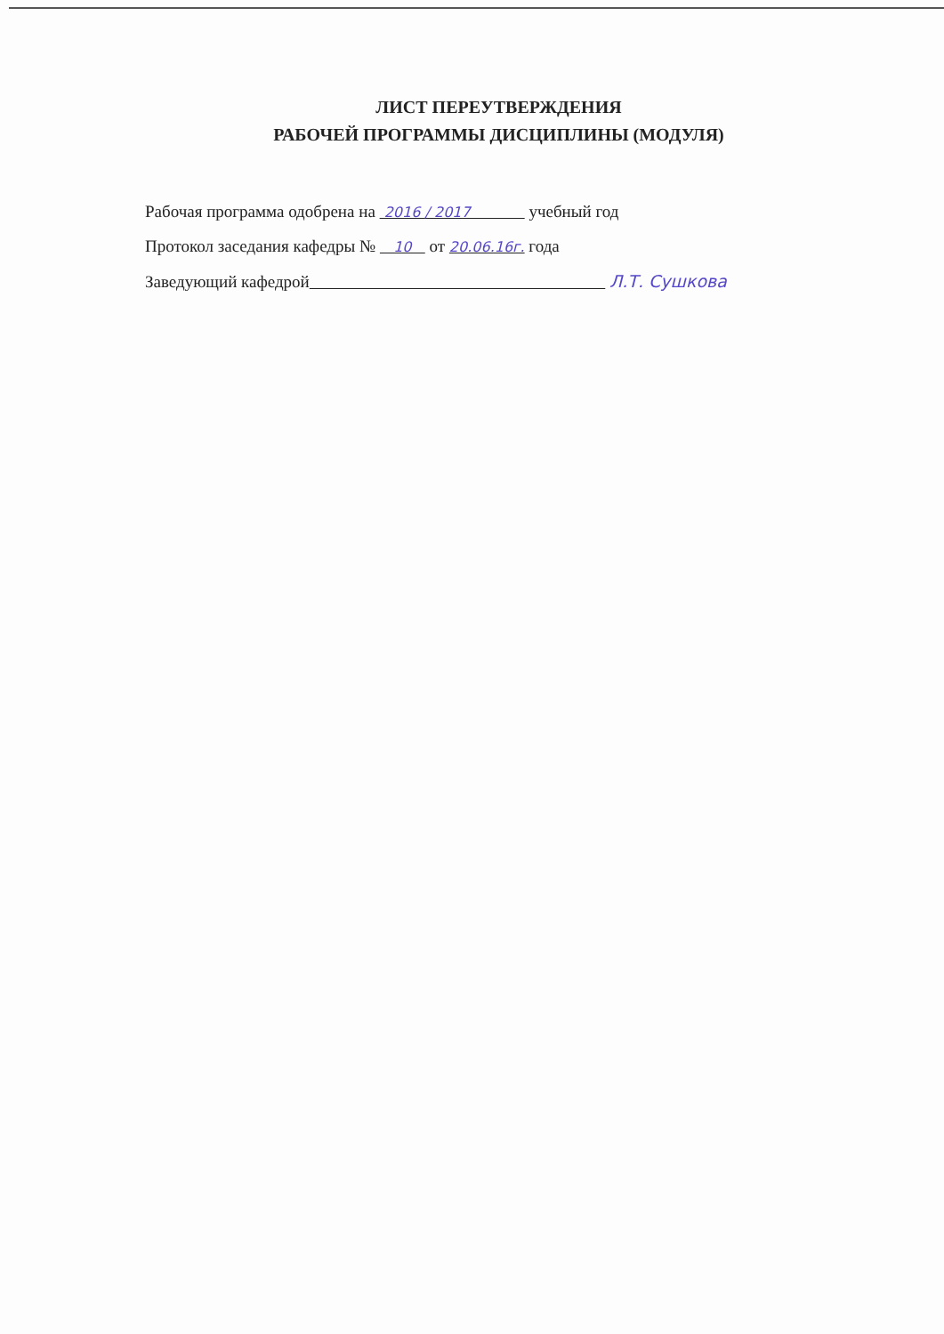ЛИСТ ПЕРЕУТВЕРЖДЕНИЯ
РАБОЧЕЙ ПРОГРАММЫ ДИСЦИПЛИНЫ (МОДУЛЯ)
Рабочая программа одобрена на 2016 / 2017 учебный год
Протокол заседания кафедры № 10 от 20.06.16г. года
Заведующий кафедрой Л.Т. Сушкова